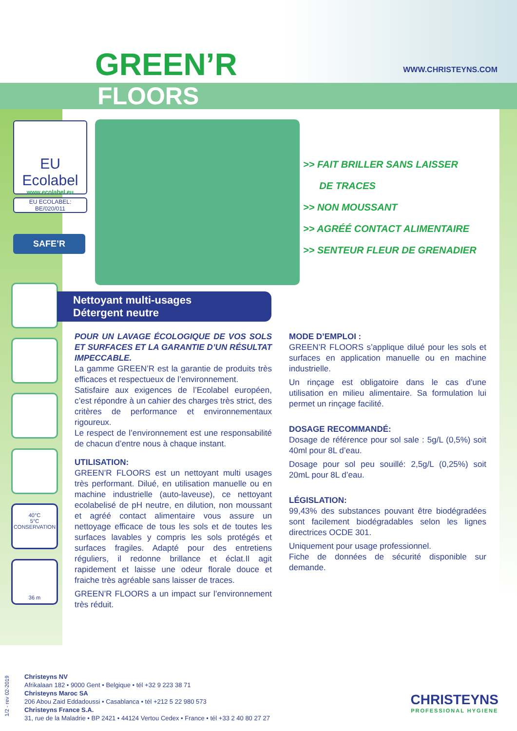GREEN’R WWW.CHRISTEYNS.COM
FLOORS
EU Ecolabel
www.ecolabel.eu
EU ECOLABEL:
BE/020/011
SAFE’R
40°C
5°C
CONSERVATION
36 m
>> FAIT BRILLER SANS LAISSER
DE TRACES
>> NON MOUSSANT
>> AGRÉÉ CONTACT ALIMENTAIRE
>> SENTEUR FLEUR DE GRENADIER
Nettoyant multi-usages
Détergent neutre
POUR UN LAVAGE ÉCOLOGIQUE DE VOS SOLS ET SURFACES ET LA GARANTIE D’UN RÉSULTAT IMPECCABLE.
La gamme GREEN’R est la garantie de produits très efficaces et respectueux de l’environnement.
Satisfaire aux exigences de l’Ecolabel européen, c’est répondre à un cahier des charges très strict, des critères de performance et environnementaux rigoureux.
Le respect de l’environnement est une responsabilité de chacun d’entre nous à chaque instant.
UTILISATION:
GREEN’R FLOORS est un nettoyant multi usages très performant. Dilué, en utilisation manuelle ou en machine industrielle (auto-laveuse), ce nettoyant ecolabelisé de pH neutre, en dilution, non moussant et agréé contact alimentaire vous assure un nettoyage efficace de tous les sols et de toutes les surfaces lavables y compris les sols protégés et surfaces fragiles. Adapté pour des entretiens réguliers, il redonne brillance et éclat.Il agit rapidement et laisse une odeur florale douce et fraiche très agréable sans laisser de traces.
GREEN’R FLOORS a un impact sur l’environnement très réduit.
MODE D’EMPLOI :
GREEN’R FLOORS s’applique dilué pour les sols et surfaces en application manuelle ou en machine industrielle.
Un rinçage est obligatoire dans le cas d’une utilisation en milieu alimentaire. Sa formulation lui permet un rinçage facilité.
DOSAGE RECOMMANDÉ:
Dosage de référence pour sol sale : 5g/L (0,5%) soit 40ml pour 8L d’eau.
Dosage pour sol peu souillé: 2,5g/L (0,25%) soit 20mL pour 8L d’eau.
LÉGISLATION:
99,43% des substances pouvant être biodégradées sont facilement biodégradables selon les lignes directrices OCDE 301.
Uniquement pour usage professionnel.
Fiche de données de sécurité disponible sur demande.
1/2 - rev 02-2019
Christeyns NV
Afrikalaan 182 • 9000 Gent • Belgique • tél +32 9 223 38 71
Christeyns Maroc SA
206 Abou Zaid Eddadoussi • Casablanca • tél +212 5 22 980 573
Christeyns France S.A.
31, rue de la Maladrie • BP 2421 • 44124 Vertou Cedex • France • tél +33 2 40 80 27 27
CHRISTEYNS
PROFESSIONAL HYGIENE